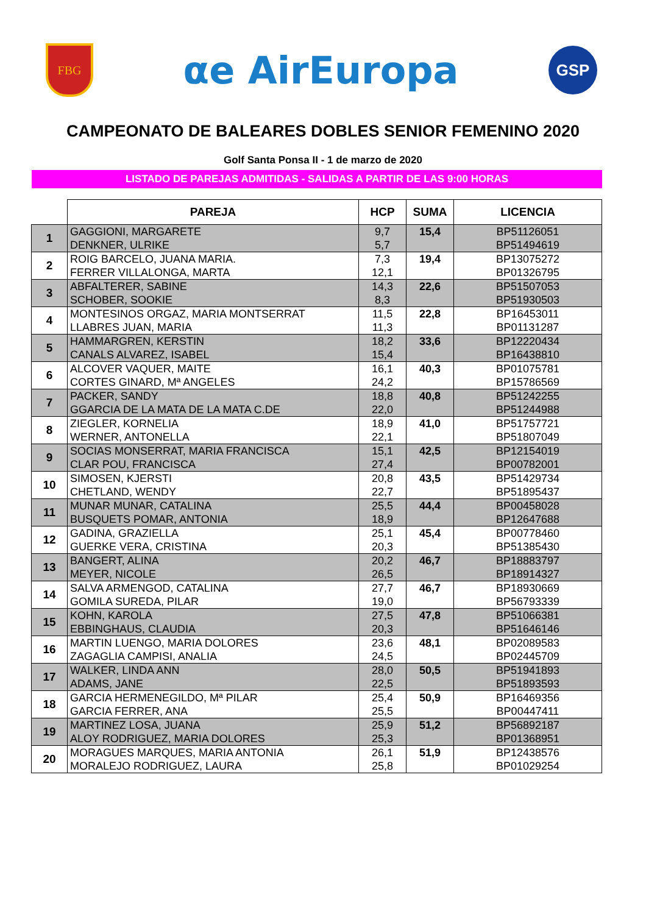FBG
αe AirEuropa
GSP
CAMPEONATO DE BALEARES DOBLES SENIOR FEMENINO 2020
Golf Santa Ponsa II - 1 de marzo de 2020
LISTADO DE PAREJAS ADMITIDAS - SALIDAS A PARTIR DE LAS 9:00 HORAS
| | PAREJA | HCP | SUMA | LICENCIA |
| --- | --- | --- | --- | --- |
| 1 | GAGGIONI, MARGARETE DENKNER, ULRIKE | 9,7 5,7 | 15,4 | BP51126051 BP51494619 |
| 2 | ROIG BARCELO, JUANA MARIA. FERRER VILLALONGA, MARTA | 7,3 12,1 | 19,4 | BP13075272 BP01326795 |
| 3 | ABFALTERER, SABINE SCHOBER, SOOKIE | 14,3 8,3 | 22,6 | BP51507053 BP51930503 |
| 4 | MONTESINOS ORGAZ, MARIA MONTSERRAT LLABRES JUAN, MARIA | 11,5 11,3 | 22,8 | BP16453011 BP01131287 |
| 5 | HAMMARGREN, KERSTIN CANALS ALVAREZ, ISABEL | 18,2 15,4 | 33,6 | BP12220434 BP16438810 |
| 6 | ALCOVER VAQUER, MAITE CORTES GINARD, Mª ANGELES | 16,1 24,2 | 40,3 | BP01075781 BP15786569 |
| 7 | PACKER, SANDY GGARCIA DE LA MATA DE LA MATA C.DE | 18,8 22,0 | 40,8 | BP51242255 BP51244988 |
| 8 | ZIEGLER, KORNELIA WERNER, ANTONELLA | 18,9 22,1 | 41,0 | BP51757721 BP51807049 |
| 9 | SOCIAS MONSERRAT, MARIA FRANCISCA CLAR POU, FRANCISCA | 15,1 27,4 | 42,5 | BP12154019 BP00782001 |
| 10 | SIMOSEN, KJERSTI CHETLAND, WENDY | 20,8 22,7 | 43,5 | BP51429734 BP51895437 |
| 11 | MUNAR MUNAR, CATALINA BUSQUETS POMAR, ANTONIA | 25,5 18,9 | 44,4 | BP00458028 BP12647688 |
| 12 | GADINA, GRAZIELLA GUERKE VERA, CRISTINA | 25,1 20,3 | 45,4 | BP00778460 BP51385430 |
| 13 | BANGERT, ALINA MEYER, NICOLE | 20,2 26,5 | 46,7 | BP18883797 BP18914327 |
| 14 | SALVA ARMENGOD, CATALINA GOMILA SUREDA, PILAR | 27,7 19,0 | 46,7 | BP18930669 BP56793339 |
| 15 | KOHN, KAROLA EBBINGHAUS, CLAUDIA | 27,5 20,3 | 47,8 | BP51066381 BP51646146 |
| 16 | MARTIN LUENGO, MARIA DOLORES ZAGAGLIA CAMPISI, ANALIA | 23,6 24,5 | 48,1 | BP02089583 BP02445709 |
| 17 | WALKER, LINDA ANN ADAMS, JANE | 28,0 22,5 | 50,5 | BP51941893 BP51893593 |
| 18 | GARCIA HERMENEGILDO, Mª PILAR GARCIA FERRER, ANA | 25,4 25,5 | 50,9 | BP16469356 BP00447411 |
| 19 | MARTINEZ LOSA, JUANA ALOY RODRIGUEZ, MARIA DOLORES | 25,9 25,3 | 51,2 | BP56892187 BP01368951 |
| 20 | MORAGUES MARQUES, MARIA ANTONIA MORALEJO RODRIGUEZ, LAURA | 26,1 25,8 | 51,9 | BP12438576 BP01029254 |